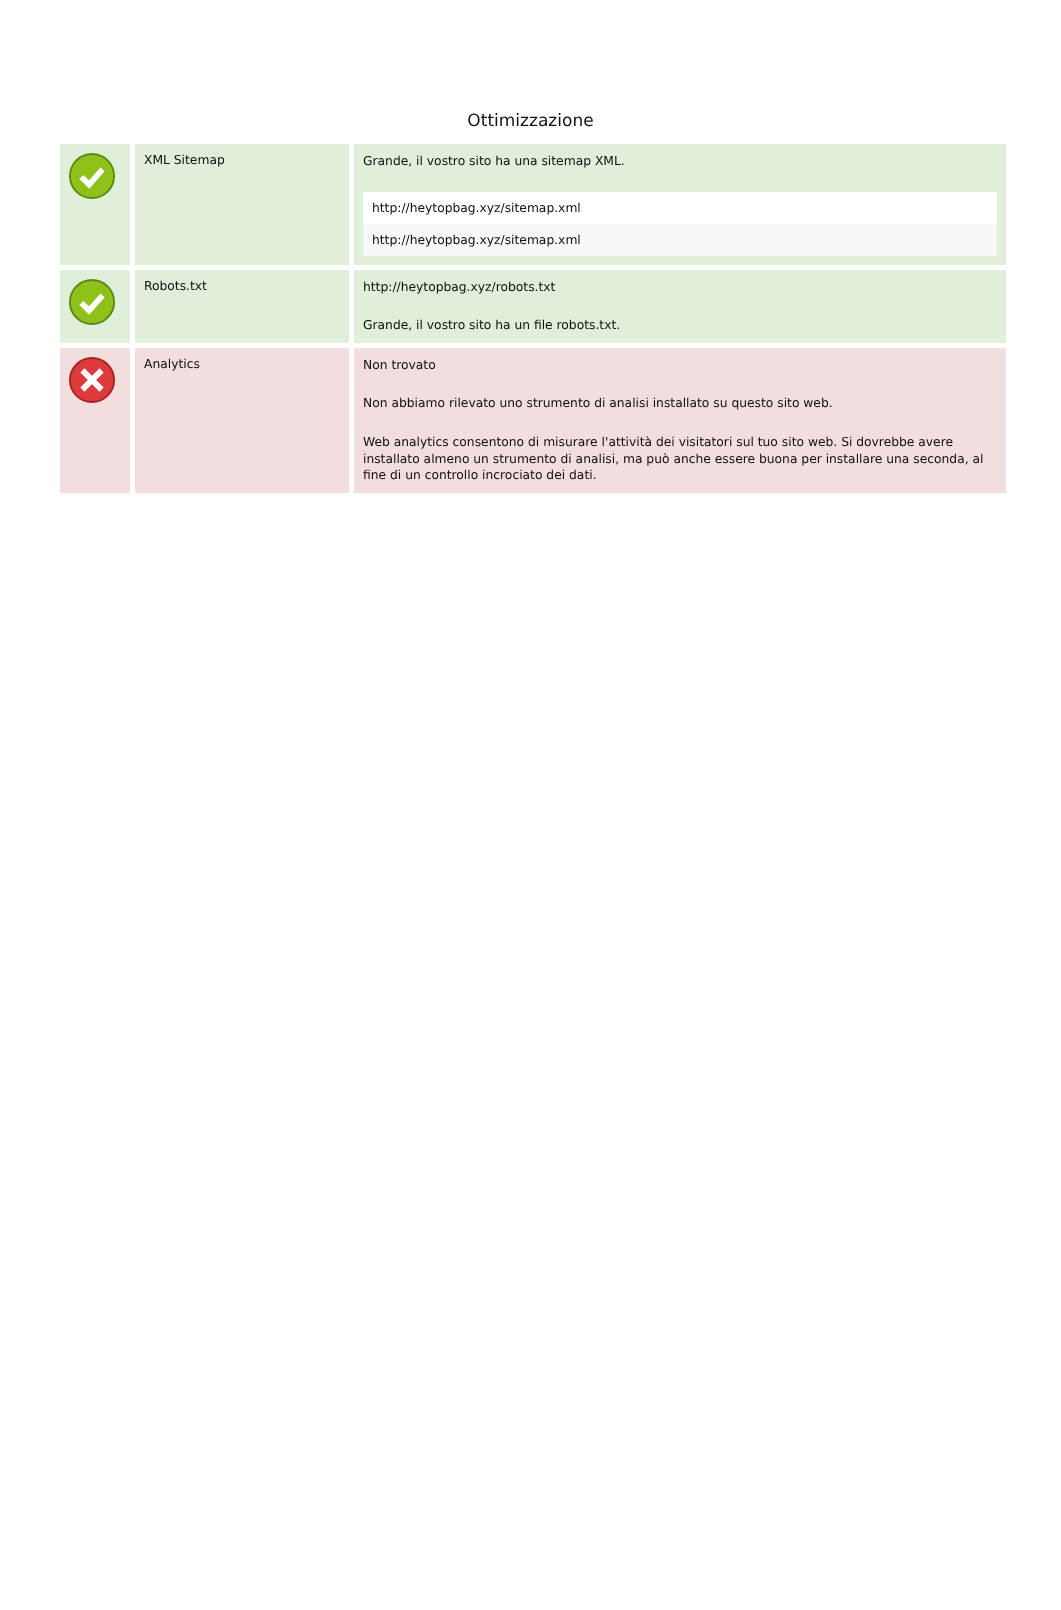Ottimizzazione
| | XML Sitemap | Grande, il vostro sito ha una sitemap XML. / http://heytopbag.xyz/sitemap.xml / / http://heytopbag.xyz/sitemap.xml / |
| | Robots.txt | http://heytopbag.xyz/robots.txt Grande, il vostro sito ha un file robots.txt. |
| | Analytics | Non trovato Non abbiamo rilevato uno strumento di analisi installato su questo sito web. Web analytics consentono di misurare l'attività dei visitatori sul tuo sito web. Si dovrebbe avere installato almeno un strumento di analisi, ma può anche essere buona per installare una seconda, al fine di un controllo incrociato dei dati. |